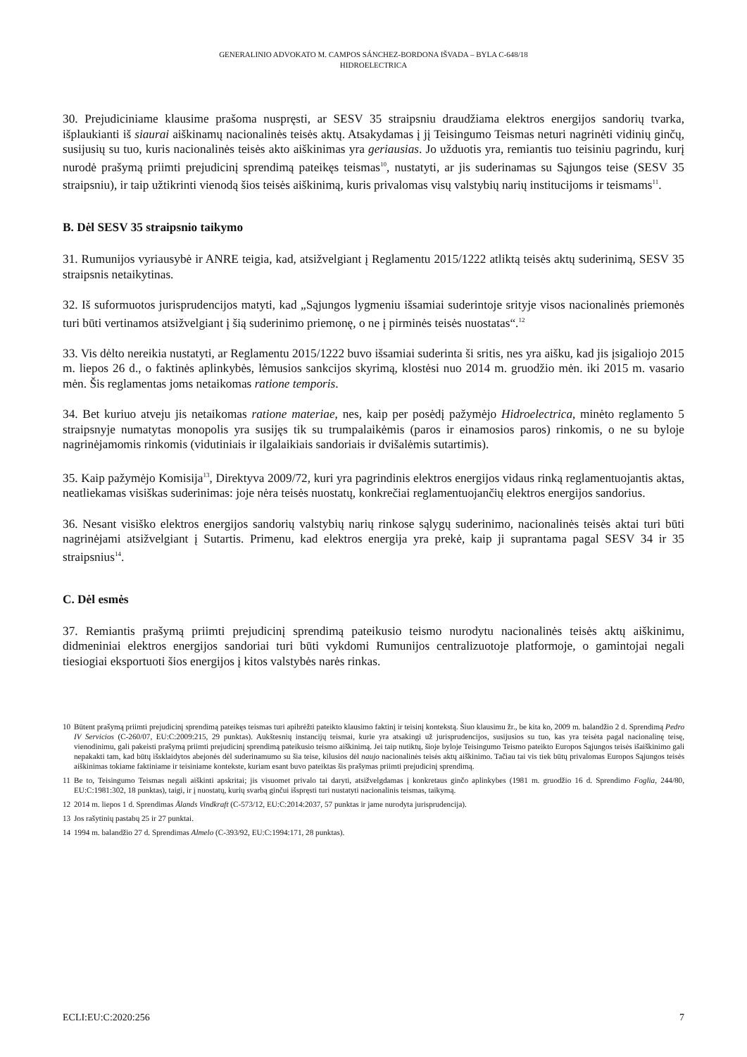GENERALINIO ADVOKATO M. CAMPOS SÁNCHEZ-BORDONA IŠVADA – BYLA C-648/18
HIDROELECTRICA
30. Prejudiciniame klausime prašoma nuspręsti, ar SESV 35 straipsniu draudžiama elektros energijos sandorių tvarka, išplaukianti iš siaurai aiškinamų nacionalinės teisės aktų. Atsakydamas į jį Teisingumo Teismas neturi nagrinėti vidinių ginčų, susijusių su tuo, kuris nacionalinės teisės akto aiškinimas yra geriausias. Jo užduotis yra, remiantis tuo teisiniu pagrindu, kurį nurodė prašymą priimti prejudicinį sprendimą pateikęs teismas<sup>10</sup>, nustatyti, ar jis suderinamas su Sąjungos teise (SESV 35 straipsniu), ir taip užtikrinti vienodą šios teisės aiškinimą, kuris privalomas visų valstybių narių institucijoms ir teismams<sup>11</sup>.
B. Dėl SESV 35 straipsnio taikymo
31. Rumunijos vyriausybė ir ANRE teigia, kad, atsižvelgiant į Reglamentu 2015/1222 atliktą teisės aktų suderinimą, SESV 35 straipsnis netaikytinas.
32. Iš suformuotos jurisprudencijos matyti, kad „Sąjungos lygmeniu išsamiai suderintoje srityje visos nacionalinės priemonės turi būti vertinamos atsižvelgiant į šią suderinimo priemonę, o ne į pirminės teisės nuostatas“.<sup>12</sup>
33. Vis dėlto nereikia nustatyti, ar Reglamentu 2015/1222 buvo išsamiai suderinta ši sritis, nes yra aišku, kad jis įsigaliojo 2015 m. liepos 26 d., o faktinės aplinkybės, lėmusios sankcijos skyrimą, klostėsi nuo 2014 m. gruodžio mėn. iki 2015 m. vasario mėn. Šis reglamentas joms netaikomas ratione temporis.
34. Bet kuriuo atveju jis netaikomas ratione materiae, nes, kaip per posėdį pažymėjo Hidroelectrica, minėto reglamento 5 straipsnyje numatytas monopolis yra susijęs tik su trumpalaikėmis (paros ir einamosios paros) rinkomis, o ne su byloje nagrinėjamomis rinkomis (vidutiniais ir ilgalaikiais sandoriais ir dvišalėmis sutartimis).
35. Kaip pažymėjo Komisija<sup>13</sup>, Direktyva 2009/72, kuri yra pagrindinis elektros energijos vidaus rinką reglamentuojantis aktas, neatliekamas visiškas suderinimas: joje nėra teisės nuostatų, konkrečiai reglamentuojančių elektros energijos sandorius.
36. Nesant visiško elektros energijos sandorių valstybių narių rinkose sąlygų suderinimo, nacionalinės teisės aktai turi būti nagrinėjami atsižvelgiant į Sutartis. Primenu, kad elektros energija yra prekė, kaip ji suprantama pagal SESV 34 ir 35 straipsnius<sup>14</sup>.
C. Dėl esmės
37. Remiantis prašymą priimti prejudicinį sprendimą pateikusio teismo nurodytu nacionalinės teisės aktų aiškinimu, didmeniniai elektros energijos sandoriai turi būti vykdomi Rumunijos centralizuotoje platformoje, o gamintojai negali tiesiogiai eksportuoti šios energijos į kitos valstybės narės rinkas.
10 Būtent prašymą priimti prejudicinį sprendimą pateikęs teismas turi apibrėžti pateikto klausimo faktinį ir teisinį kontekstą. Šiuo klausimu žr., be kita ko, 2009 m. balandžio 2 d. Sprendimą Pedro IV Servicios (C-260/07, EU:C:2009:215, 29 punktas). Aukštesnių instancijų teismai, kurie yra atsakingi už jurisprudencijos, susijusios su tuo, kas yra teisėta pagal nacionalinę teisę, vienodinimu, gali pakeisti prašymą priimti prejudicinį sprendimą pateikusio teismo aiškinimą. Jei taip nutiktų, šioje byloje Teisingumo Teismo pateikto Europos Sąjungos teisės išaiškinimo gali nepakakti tam, kad būtų išsklaidytos abejonės dėl suderinamumo su šia teise, kilusios dėl naujo nacionalinės teisės aktų aiškinimo. Tačiau tai vis tiek būtų privalomas Europos Sąjungos teisės aiškinimas tokiame faktiniame ir teisiniame kontekste, kuriam esant buvo pateiktas šis prašymas priimti prejudicinį sprendimą.
11 Be to, Teisingumo Teismas negali aiškinti apskritai; jis visuomet privalo tai daryti, atsižvelgdamas į konkretaus ginčo aplinkybes (1981 m. gruodžio 16 d. Sprendimo Foglia, 244/80, EU:C:1981:302, 18 punktas), taigi, ir į nuostatų, kurių svarbą ginčui išspręsti turi nustatyti nacionalinis teismas, taikymą.
12 2014 m. liepos 1 d. Sprendimas Ålands Vindkraft (C-573/12, EU:C:2014:2037, 57 punktas ir jame nurodyta jurisprudencija).
13 Jos rašytinių pastabų 25 ir 27 punktai.
14 1994 m. balandžio 27 d. Sprendimas Almelo (C-393/92, EU:C:1994:171, 28 punktas).
ECLI:EU:C:2020:256 7